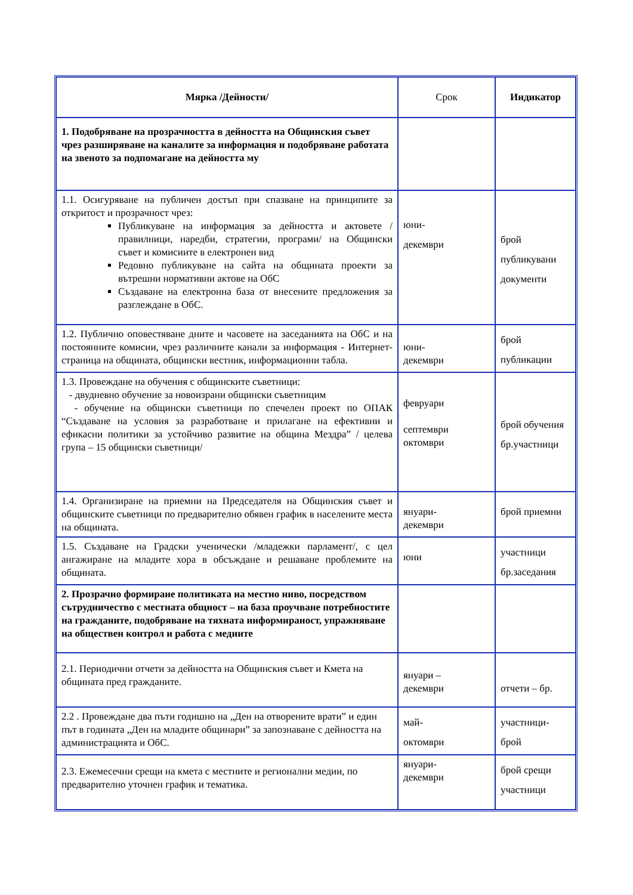| Мярка /Дейности/ | Срок | Индикатор |
| --- | --- | --- |
| 1. Подобряване на прозрачността в дейността на Общинския съвет чрез разширяване на каналите за информация и подобряване работата на звеното за подпомагане на дейността му | | |
| 1.1. Осигуряване на публичен достъп при спазване на принципите за откритост и прозрачност чрез: Публикуване на информация за дейността и актовете / правилници, наредби, стратегии, програми/ на Общински съвет и комисиите в електронен вид Редовно публикуване на сайта на общината проекти за вътрешни нормативни актове на ОбС Създаване на електронна база от внесените предложения за разглеждане в ОбС. | юни- декември | брой публикувани документи |
| 1.2. Публично оповестяване дните и часовете на заседанията на ОбС и на постоянните комисии, чрез различните канали за информация - Интернет-страница на общината, общински вестник, информационни табла. | юни- декември | брой публикации |
| 1.3. Провеждане на обучения с общинските съветници: - двудневно обучение за новоизрани общински съветницим - обучение на общински съветници по спечелен проект по ОПАК “Създаване на условия за разработване и прилагане на ефективни и ефикасни политики за устойчиво развитие на община Мездра” / целева група – 15 общински съветници/ | февруари септември октомври | брой обучения бр.участници |
| 1.4. Организиране на приемни на Председателя на Общинския съвет и общинските съветници по предварително обявен график в населените места на общината. | януари- декември | брой приемни |
| 1.5. Създаване на Градски ученически /младежки парламент/, с цел ангажиране на младите хора в обсъждане и решаване проблемите на общината. | юни | участници бр.заседания |
| 2. Прозрачно формиране политиката на местно ниво, посредством сътрудничество с местната общност – на база проучване потребностите на гражданите, подобряване на тяхната информираност, упражняване на обществен контрол и работа с медиите | | |
| 2.1. Периодични отчети за дейността на Общинския съвет и Кмета на общината пред гражданите. | януари – декември | отчети – бр. |
| 2.2 . Провеждане два пъти годишно на „Ден на отворените врати” и един път в годината „Ден на младите общинари” за запознаване с дейността на администрацията и ОбС. | май- октомври | участници- брой |
| 2.3. Ежемесечни срещи на кмета с местните и регионални медии, по предварително уточнен график и тематика. | януари- декември | брой срещи участници |